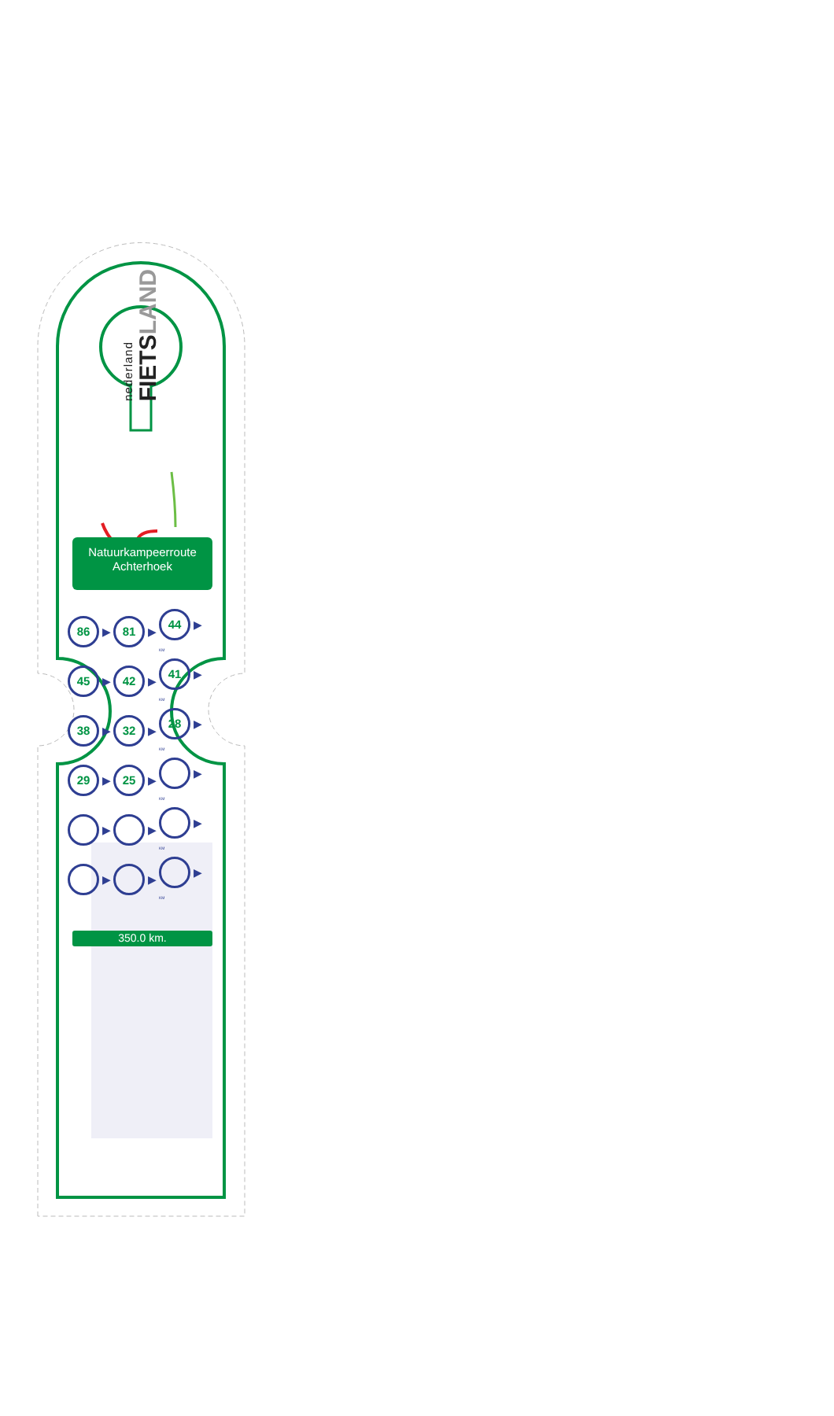nederland FIETSLAND
Natuurkampeerroute
Achterhoek
| 86 ▶ | 81 ▶ | 44 ▶ KM |
| 45 ▶ | 42 ▶ | 41 ▶ KM |
| 38 ▶ | 32 ▶ | 28 ▶ KM |
| 29 ▶ | 25 ▶ | ▶ KM |
| ▶ | ▶ | ▶ KM |
| ▶ | ▶ | ▶ KM |
350.0 km.